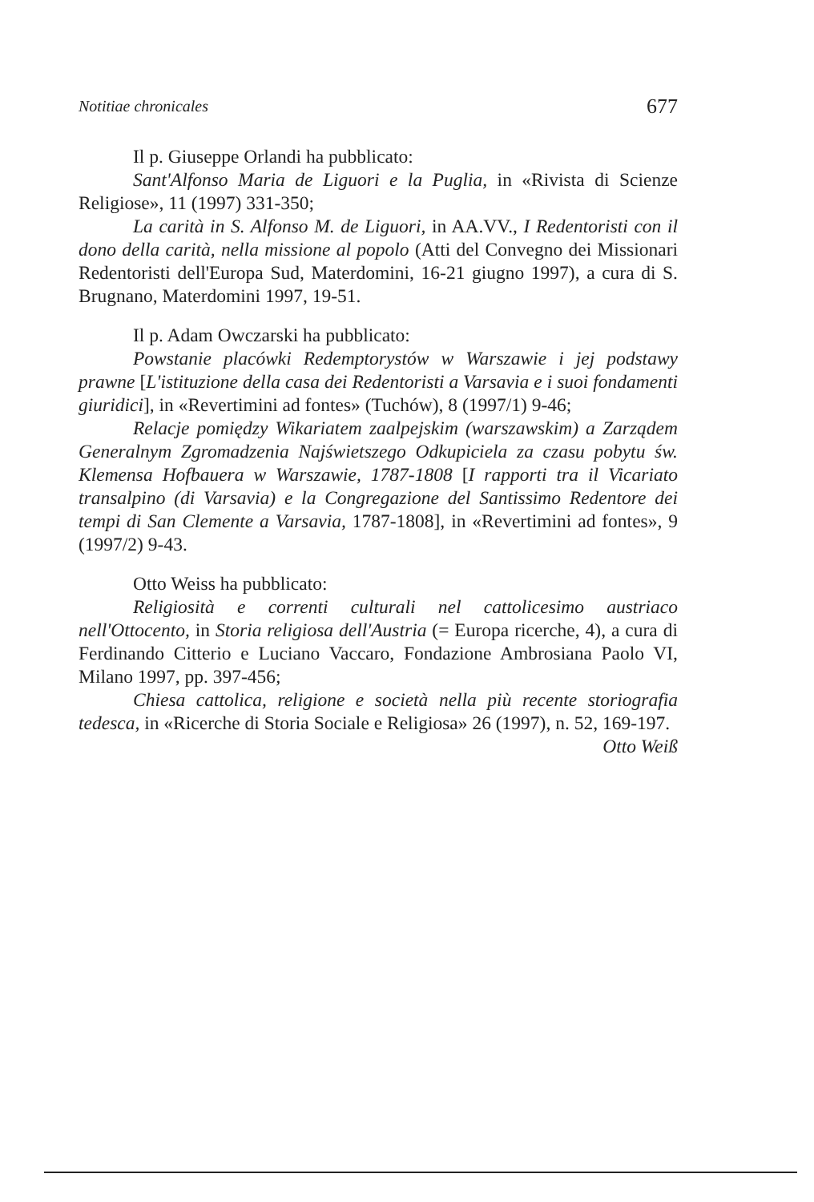Notitiae chronicales 677
Il p. Giuseppe Orlandi ha pubblicato:
Sant'Alfonso Maria de Liguori e la Puglia, in «Rivista di Scienze Religiose», 11 (1997) 331-350;
La carità in S. Alfonso M. de Liguori, in AA.VV., I Redentoristi con il dono della carità, nella missione al popolo (Atti del Convegno dei Missionari Redentoristi dell'Europa Sud, Materdomini, 16-21 giugno 1997), a cura di S. Brugnano, Materdomini 1997, 19-51.
Il p. Adam Owczarski ha pubblicato:
Powstanie placówki Redemptorystów w Warszawie i jej podstawy prawne [L'istituzione della casa dei Redentoristi a Varsavia e i suoi fondamenti giuridici], in «Revertimini ad fontes» (Tuchów), 8 (1997/1) 9-46;
Relacje pomiędzy Wikariatem zaalpejskim (warszawskim) a Zarządem Generalnym Zgromadzenia Najświetszego Odkupiciela za czasu pobytu św. Klemensa Hofbauera w Warszawie, 1787-1808 [I rapporti tra il Vicariato transalpino (di Varsavia) e la Congregazione del Santissimo Redentore dei tempi di San Clemente a Varsavia, 1787-1808], in «Revertimini ad fontes», 9 (1997/2) 9-43.
Otto Weiss ha pubblicato:
Religiosità e correnti culturali nel cattolicesimo austriaco nell'Ottocento, in Storia religiosa dell'Austria (= Europa ricerche, 4), a cura di Ferdinando Citterio e Luciano Vaccaro, Fondazione Ambrosiana Paolo VI, Milano 1997, pp. 397-456;
Chiesa cattolica, religione e società nella più recente storiografia tedesca, in «Ricerche di Storia Sociale e Religiosa» 26 (1997), n. 52, 169-197.
Otto Weiß